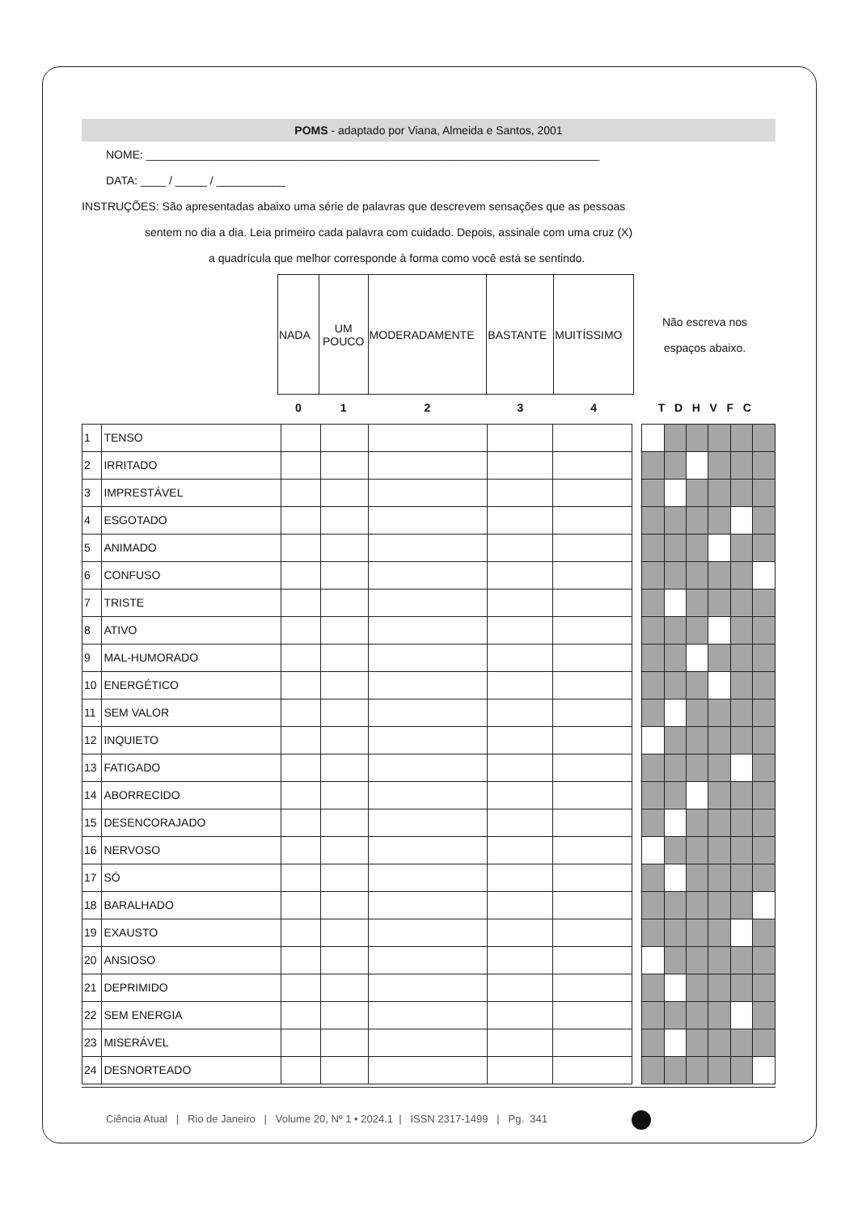POMS - adaptado por Viana, Almeida e Santos, 2001
NOME: ________________________________________________________________________
DATA: ____ / _____ / ___________
INSTRUÇÕES: São apresentadas abaixo uma série de palavras que descrevem sensações que as pessoas
sentem no dia a dia. Leia primeiro cada palavra com cuidado. Depois, assinale com uma cruz (X)
a quadrícula que melhor corresponde à forma como você está se sentindo.
| | NADA | UM POUCO | MODERADAMENTE | BASTANTE | MUITÍSSIMO | Não escreva nos espaços abaixo. |
| | 0 | 1 | 2 | 3 | 4 | T D H V F C |
| 1 | TENSO | | | | | | | | | | | | |
| 2 | IRRITADO | | | | | | | | | | | | |
| 3 | IMPRESTÁVEL | | | | | | | | | | | | |
| 4 | ESGOTADO | | | | | | | | | | | | |
| 5 | ANIMADO | | | | | | | | | | | | |
| 6 | CONFUSO | | | | | | | | | | | | |
| 7 | TRISTE | | | | | | | | | | | | |
| 8 | ATIVO | | | | | | | | | | | | |
| 9 | MAL-HUMORADO | | | | | | | | | | | | |
| 10 | ENERGÉTICO | | | | | | | | | | | | |
| 11 | SEM VALOR | | | | | | | | | | | | |
| 12 | INQUIETO | | | | | | | | | | | | |
| 13 | FATIGADO | | | | | | | | | | | | |
| 14 | ABORRECIDO | | | | | | | | | | | | |
| 15 | DESENCORAJADO | | | | | | | | | | | | |
| 16 | NERVOSO | | | | | | | | | | | | |
| 17 | SÓ | | | | | | | | | | | | |
| 18 | BARALHADO | | | | | | | | | | | | |
| 19 | EXAUSTO | | | | | | | | | | | | |
| 20 | ANSIOSO | | | | | | | | | | | | |
| 21 | DEPRIMIDO | | | | | | | | | | | | |
| 22 | SEM ENERGIA | | | | | | | | | | | | |
| 23 | MISERÁVEL | | | | | | | | | | | | |
| 24 | DESNORTEADO | | | | | | | | | | | | |
Ciência Atual | Rio de Janeiro | Volume 20, Nº 1 • 2024.1 | ISSN 2317-1499 | Pg. 341